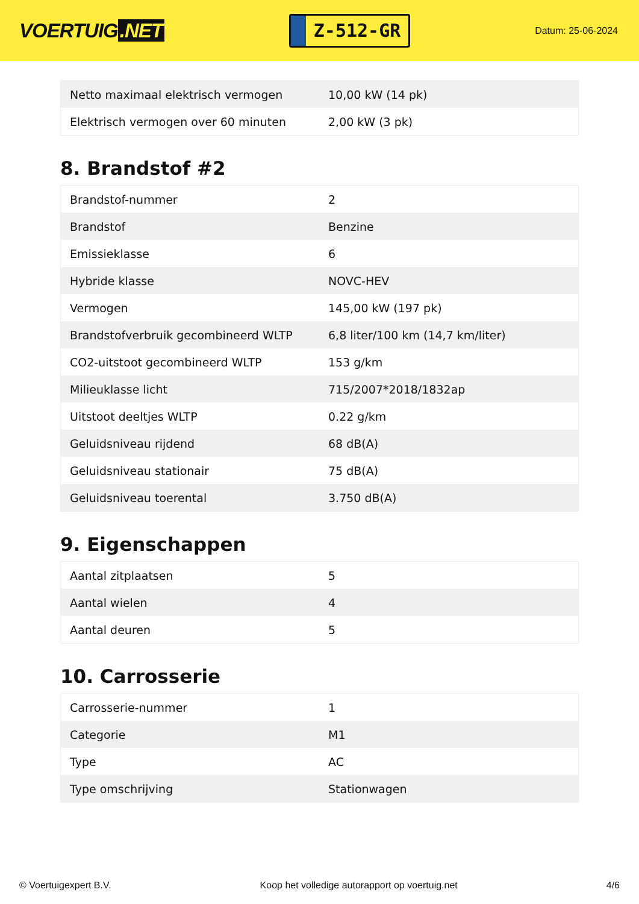VOERTUIG.NET
Z-512-GR
Datum: 25-06-2024
| Netto maximaal elektrisch vermogen | 10,00 kW (14 pk) |
| Elektrisch vermogen over 60 minuten | 2,00 kW (3 pk) |
8. Brandstof #2
| Brandstof-nummer | 2 |
| Brandstof | Benzine |
| Emissieklasse | 6 |
| Hybride klasse | NOVC-HEV |
| Vermogen | 145,00 kW (197 pk) |
| Brandstofverbruik gecombineerd WLTP | 6,8 liter/100 km (14,7 km/liter) |
| CO2-uitstoot gecombineerd WLTP | 153 g/km |
| Milieuklasse licht | 715/2007*2018/1832ap |
| Uitstoot deeltjes WLTP | 0.22 g/km |
| Geluidsniveau rijdend | 68 dB(A) |
| Geluidsniveau stationair | 75 dB(A) |
| Geluidsniveau toerental | 3.750 dB(A) |
9. Eigenschappen
| Aantal zitplaatsen | 5 |
| Aantal wielen | 4 |
| Aantal deuren | 5 |
10. Carrosserie
| Carrosserie-nummer | 1 |
| Categorie | M1 |
| Type | AC |
| Type omschrijving | Stationwagen |
© Voertuigexpert B.V. Koop het volledige autorapport op voertuig.net 4/6